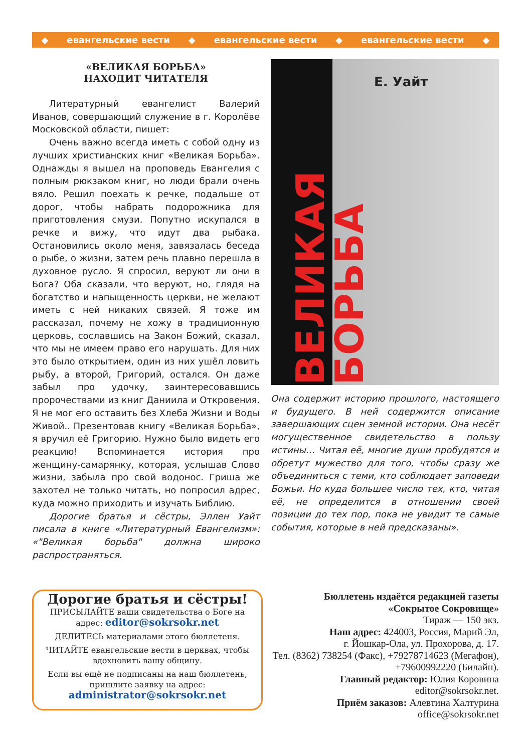◆ евангельские вести ◆ евангельские вести ◆ евангельские вести ◆
«ВЕЛИКАЯ БОРЬБА»
НАХОДИТ ЧИТАТЕЛЯ
Литературный евангелист Валерий Иванов, совершающий служение в г. Королёве Московской области, пишет:
Очень важно всегда иметь с собой одну из лучших христианских книг «Великая Борьба». Однажды я вышел на проповедь Евангелия с полным рюкзаком книг, но люди брали очень вяло. Решил поехать к речке, подальше от дорог, чтобы набрать подорожника для приготовления смузи. Попутно искупался в речке и вижу, что идут два рыбака. Остановились около меня, завязалась беседа о рыбе, о жизни, затем речь плавно перешла в духовное русло. Я спросил, веруют ли они в Бога? Оба сказали, что веруют, но, глядя на богатство и напыщенность церкви, не желают иметь с ней никаких связей. Я тоже им рассказал, почему не хожу в традиционную церковь, сославшись на Закон Божий, сказал, что мы не имеем право его нарушать. Для них это было открытием, один из них ушёл ловить рыбу, а второй, Григорий, остался. Он даже забыл про удочку, заинтересовавшись пророчествами из книг Даниила и Откровения. Я не мог его оставить без Хлеба Жизни и Воды Живой.. Презентовав книгу «Великая Борьба», я вручил её Григорию. Нужно было видеть его реакцию! Вспоминается история про женщину-самарянку, которая, услышав Слово жизни, забыла про свой водонос. Гриша же захотел не только читать, но попросил адрес, куда можно приходить и изучать Библию.
Дорогие братья и сёстры, Эллен Уайт писала в книге «Литературный Евангелизм»: «"Великая борьба" должна широко распространяться.
ВЕЛИКАЯ БОРЬБА
Е. Уайт
Она содержит историю прошлого, настоящего и будущего. В ней содержится описание завершающих сцен земной истории. Она несёт могущественное свидетельство в пользу истины… Читая её, многие души пробудятся и обретут мужество для того, чтобы сразу же объединиться с теми, кто соблюдает заповеди Божьи. Но куда большее число тех, кто, читая её, не определится в отношении своей позиции до тех пор, пока не увидит те самые события, которые в ней предсказаны».
Дорогие братья и сёстры!
ПРИСЫЛАЙТЕ ваши свидетельства о Боге на адрес: editor@sokrsokr.net
ДЕЛИТЕСЬ материалами этого бюллетеня.
ЧИТАЙТЕ евангельские вести в церквах, чтобы вдохновить вашу общину.
Если вы ещё не подписаны на наш бюллетень, пришлите заявку на адрес:
administrator@sokrsokr.net
Бюллетень издаётся редакцией газеты
«Сокрытое Сокровище»
Тираж — 150 экз.
Наш адрес: 424003, Россия, Марий Эл,
г. Йошкар-Ола, ул. Прохорова, д. 17.
Тел. (8362) 738254 (Факс), +79278714623 (Мегафон),
+79600992220 (Билайн).
Главный редактор: Юлия Коровина
editor@sokrsokr.net.
Приём заказов: Алевтина Халтурина
office@sokrsokr.net